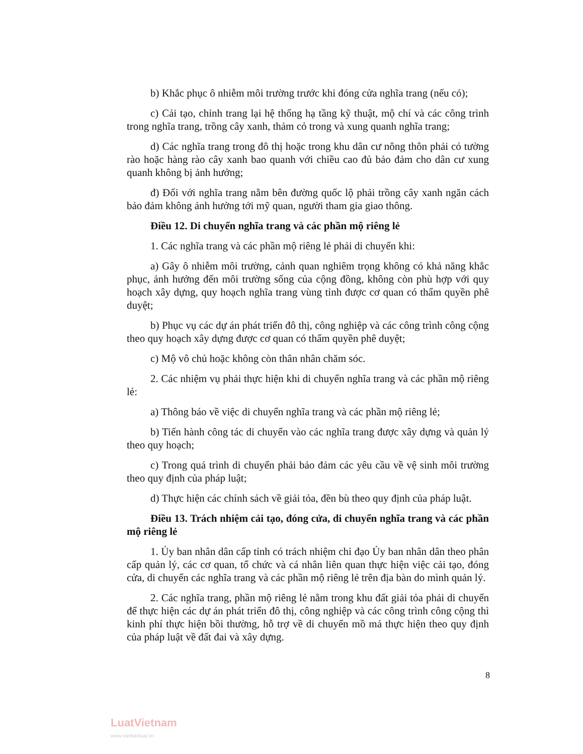b) Khắc phục ô nhiễm môi trường trước khi đóng cửa nghĩa trang (nếu có);
c) Cải tạo, chỉnh trang lại hệ thống hạ tầng kỹ thuật, mộ chí và các công trình trong nghĩa trang, trồng cây xanh, thảm cỏ trong và xung quanh nghĩa trang;
d) Các nghĩa trang trong đô thị hoặc trong khu dân cư nông thôn phải có tường rào hoặc hàng rào cây xanh bao quanh với chiều cao đủ bảo đảm cho dân cư xung quanh không bị ảnh hưởng;
đ) Đối với nghĩa trang nằm bên đường quốc lộ phải trồng cây xanh ngăn cách bảo đảm không ảnh hưởng tới mỹ quan, người tham gia giao thông.
Điều 12. Di chuyển nghĩa trang và các phần mộ riêng lẻ
1. Các nghĩa trang và các phần mộ riêng lẻ phải di chuyển khi:
a) Gây ô nhiễm môi trường, cảnh quan nghiêm trọng không có khả năng khắc phục, ảnh hưởng đến môi trường sống của cộng đồng, không còn phù hợp với quy hoạch xây dựng, quy hoạch nghĩa trang vùng tỉnh được cơ quan có thẩm quyền phê duyệt;
b) Phục vụ các dự án phát triển đô thị, công nghiệp và các công trình công cộng theo quy hoạch xây dựng được cơ quan có thẩm quyền phê duyệt;
c) Mộ vô chủ hoặc không còn thân nhân chăm sóc.
2. Các nhiệm vụ phải thực hiện khi di chuyển nghĩa trang và các phần mộ riêng lẻ:
a) Thông báo về việc di chuyển nghĩa trang và các phần mộ riêng lẻ;
b) Tiến hành công tác di chuyển vào các nghĩa trang được xây dựng và quản lý theo quy hoạch;
c) Trong quá trình di chuyển phải bảo đảm các yêu cầu về vệ sinh môi trường theo quy định của pháp luật;
d) Thực hiện các chính sách về giải tỏa, đền bù theo quy định của pháp luật.
Điều 13. Trách nhiệm cải tạo, đóng cửa, di chuyển nghĩa trang và các phần mộ riêng lẻ
1. Ủy ban nhân dân cấp tỉnh có trách nhiệm chỉ đạo Ủy ban nhân dân theo phân cấp quản lý, các cơ quan, tổ chức và cá nhân liên quan thực hiện việc cải tạo, đóng cửa, di chuyển các nghĩa trang và các phần mộ riêng lẻ trên địa bàn do mình quản lý.
2. Các nghĩa trang, phần mộ riêng lẻ nằm trong khu đất giải tỏa phải di chuyển để thực hiện các dự án phát triển đô thị, công nghiệp và các công trình công cộng thì kinh phí thực hiện bồi thường, hỗ trợ về di chuyển mồ mả thực hiện theo quy định của pháp luật về đất đai và xây dựng.
8
LuatVietnam
www.vanbanluat.vn